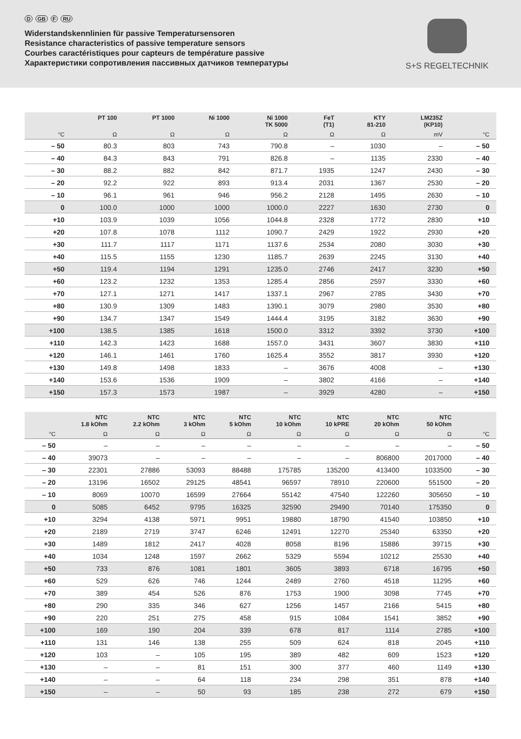D GB F RU
Widerstandskennlinien für passive Temperatursensoren
Resistance characteristics of passive temperature sensors
Courbes caractéristiques pour capteurs de température passive
Характеристики сопротивления пассивных датчиков температуры
S+S REGELTECHNIK
| | PT 100 | PT 1000 | Ni 1000 | Ni 1000 TK 5000 | FeT (T1) | KTY 81-210 | LM235Z (KP10) | |
| --- | --- | --- | --- | --- | --- | --- | --- | --- |
| °C | Ω | Ω | Ω | Ω | Ω | Ω | mV | °C |
| – 50 | 80.3 | 803 | 743 | 790.8 | – | 1030 | – | – 50 |
| – 40 | 84.3 | 843 | 791 | 826.8 | – | 1135 | 2330 | – 40 |
| – 30 | 88.2 | 882 | 842 | 871.7 | 1935 | 1247 | 2430 | – 30 |
| – 20 | 92.2 | 922 | 893 | 913.4 | 2031 | 1367 | 2530 | – 20 |
| – 10 | 96.1 | 961 | 946 | 956.2 | 2128 | 1495 | 2630 | – 10 |
| 0 | 100.0 | 1000 | 1000 | 1000.0 | 2227 | 1630 | 2730 | 0 |
| +10 | 103.9 | 1039 | 1056 | 1044.8 | 2328 | 1772 | 2830 | +10 |
| +20 | 107.8 | 1078 | 1112 | 1090.7 | 2429 | 1922 | 2930 | +20 |
| +30 | 111.7 | 1117 | 1171 | 1137.6 | 2534 | 2080 | 3030 | +30 |
| +40 | 115.5 | 1155 | 1230 | 1185.7 | 2639 | 2245 | 3130 | +40 |
| +50 | 119.4 | 1194 | 1291 | 1235.0 | 2746 | 2417 | 3230 | +50 |
| +60 | 123.2 | 1232 | 1353 | 1285.4 | 2856 | 2597 | 3330 | +60 |
| +70 | 127.1 | 1271 | 1417 | 1337.1 | 2967 | 2785 | 3430 | +70 |
| +80 | 130.9 | 1309 | 1483 | 1390.1 | 3079 | 2980 | 3530 | +80 |
| +90 | 134.7 | 1347 | 1549 | 1444.4 | 3195 | 3182 | 3630 | +90 |
| +100 | 138.5 | 1385 | 1618 | 1500.0 | 3312 | 3392 | 3730 | +100 |
| +110 | 142.3 | 1423 | 1688 | 1557.0 | 3431 | 3607 | 3830 | +110 |
| +120 | 146.1 | 1461 | 1760 | 1625.4 | 3552 | 3817 | 3930 | +120 |
| +130 | 149.8 | 1498 | 1833 | – | 3676 | 4008 | – | +130 |
| +140 | 153.6 | 1536 | 1909 | – | 3802 | 4166 | – | +140 |
| +150 | 157.3 | 1573 | 1987 | – | 3929 | 4280 | – | +150 |
| | NTC 1.8 kOhm | NTC 2.2 kOhm | NTC 3 kOhm | NTC 5 kOhm | NTC 10 kOhm | NTC 10 kPRE | NTC 20 kOhm | NTC 50 kOhm | |
| --- | --- | --- | --- | --- | --- | --- | --- | --- | --- |
| °C | Ω | Ω | Ω | Ω | Ω | Ω | Ω | Ω | °C |
| – 50 | – | – | – | – | – | – | – | – | – 50 |
| – 40 | 39073 | – | – | – | – | – | 806800 | 2017000 | – 40 |
| – 30 | 22301 | 27886 | 53093 | 88488 | 175785 | 135200 | 413400 | 1033500 | – 30 |
| – 20 | 13196 | 16502 | 29125 | 48541 | 96597 | 78910 | 220600 | 551500 | – 20 |
| – 10 | 8069 | 10070 | 16599 | 27664 | 55142 | 47540 | 122260 | 305650 | – 10 |
| 0 | 5085 | 6452 | 9795 | 16325 | 32590 | 29490 | 70140 | 175350 | 0 |
| +10 | 3294 | 4138 | 5971 | 9951 | 19880 | 18790 | 41540 | 103850 | +10 |
| +20 | 2189 | 2719 | 3747 | 6246 | 12491 | 12270 | 25340 | 63350 | +20 |
| +30 | 1489 | 1812 | 2417 | 4028 | 8058 | 8196 | 15886 | 39715 | +30 |
| +40 | 1034 | 1248 | 1597 | 2662 | 5329 | 5594 | 10212 | 25530 | +40 |
| +50 | 733 | 876 | 1081 | 1801 | 3605 | 3893 | 6718 | 16795 | +50 |
| +60 | 529 | 626 | 746 | 1244 | 2489 | 2760 | 4518 | 11295 | +60 |
| +70 | 389 | 454 | 526 | 876 | 1753 | 1900 | 3098 | 7745 | +70 |
| +80 | 290 | 335 | 346 | 627 | 1256 | 1457 | 2166 | 5415 | +80 |
| +90 | 220 | 251 | 275 | 458 | 915 | 1084 | 1541 | 3852 | +90 |
| +100 | 169 | 190 | 204 | 339 | 678 | 817 | 1114 | 2785 | +100 |
| +110 | 131 | 146 | 138 | 255 | 509 | 624 | 818 | 2045 | +110 |
| +120 | 103 | – | 105 | 195 | 389 | 482 | 609 | 1523 | +120 |
| +130 | – | – | 81 | 151 | 300 | 377 | 460 | 1149 | +130 |
| +140 | – | – | 64 | 118 | 234 | 298 | 351 | 878 | +140 |
| +150 | – | – | 50 | 93 | 185 | 238 | 272 | 679 | +150 |